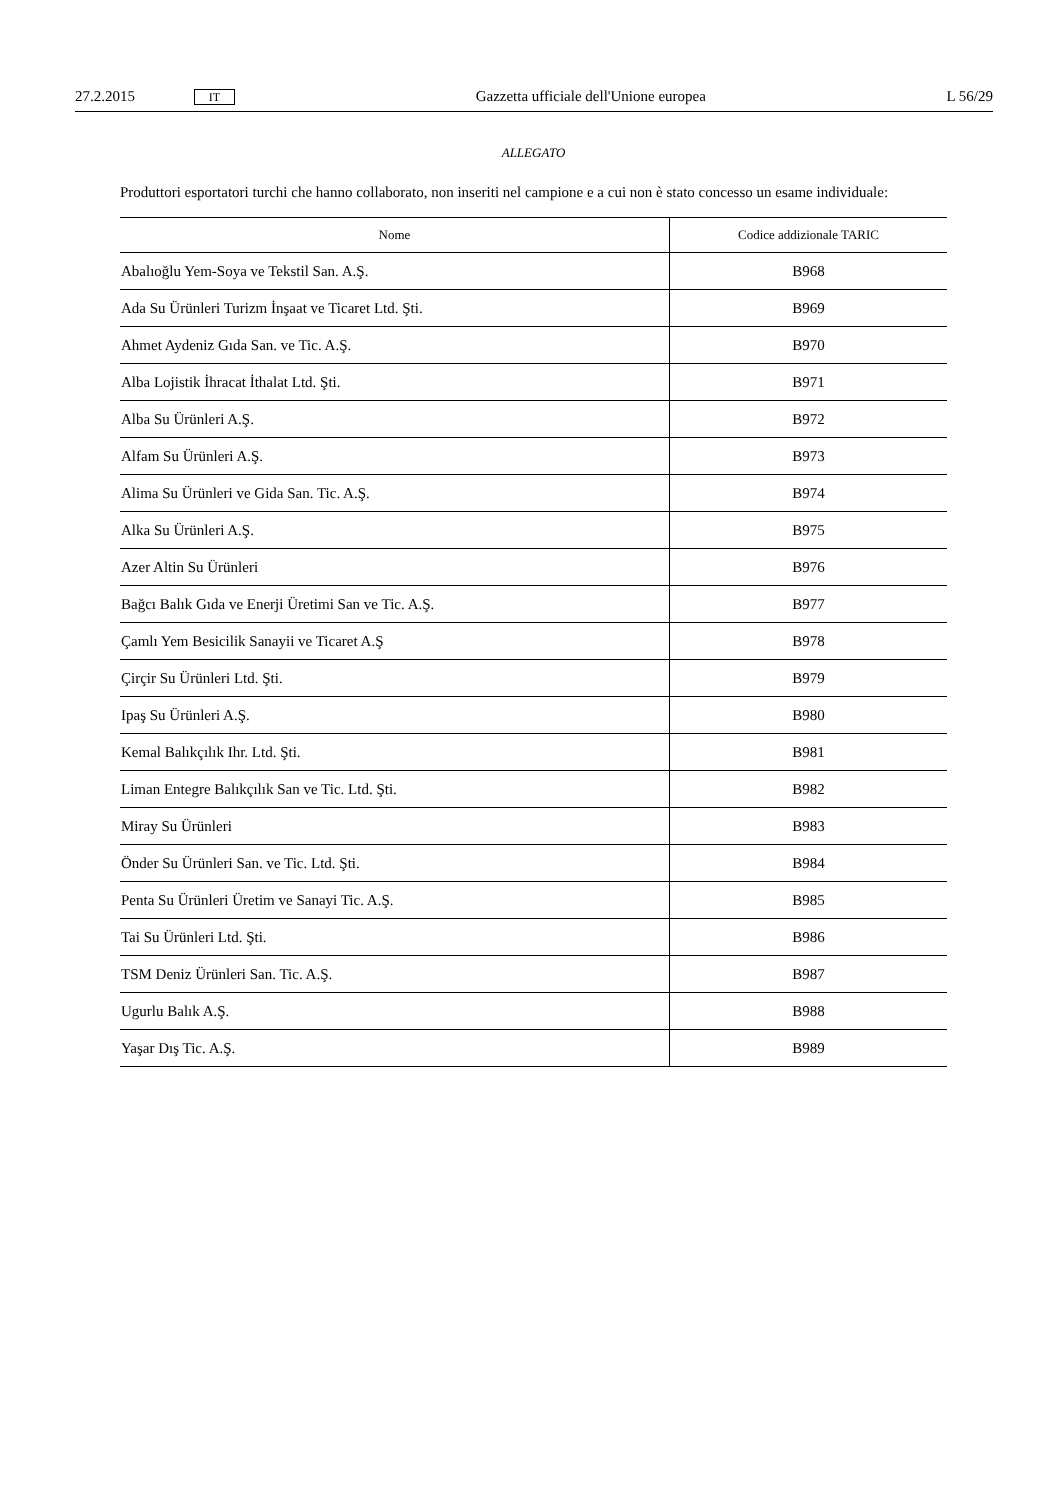27.2.2015 IT Gazzetta ufficiale dell'Unione europea L 56/29
ALLEGATO
Produttori esportatori turchi che hanno collaborato, non inseriti nel campione e a cui non è stato concesso un esame individuale:
| Nome | Codice addizionale TARIC |
| --- | --- |
| Abalıoğlu Yem-Soya ve Tekstil San. A.Ş. | B968 |
| Ada Su Ürünleri Turizm İnşaat ve Ticaret Ltd. Şti. | B969 |
| Ahmet Aydeniz Gıda San. ve Tic. A.Ş. | B970 |
| Alba Lojistik İhracat İthalat Ltd. Şti. | B971 |
| Alba Su Ürünleri A.Ş. | B972 |
| Alfam Su Ürünleri A.Ş. | B973 |
| Alima Su Ürünleri ve Gida San. Tic. A.Ş. | B974 |
| Alka Su Ürünleri A.Ş. | B975 |
| Azer Altin Su Ürünleri | B976 |
| Bağcı Balık Gıda ve Enerji Üretimi San ve Tic. A.Ş. | B977 |
| Çamlı Yem Besicilik Sanayii ve Ticaret A.Ş | B978 |
| Çirçir Su Ürünleri Ltd. Şti. | B979 |
| Ipaş Su Ürünleri A.Ş. | B980 |
| Kemal Balıkçılık Ihr. Ltd. Şti. | B981 |
| Liman Entegre Balıkçılık San ve Tic. Ltd. Şti. | B982 |
| Miray Su Ürünleri | B983 |
| Önder Su Ürünleri San. ve Tic. Ltd. Şti. | B984 |
| Penta Su Ürünleri Üretim ve Sanayi Tic. A.Ş. | B985 |
| Tai Su Ürünleri Ltd. Şti. | B986 |
| TSM Deniz Ürünleri San. Tic. A.Ş. | B987 |
| Ugurlu Balık A.Ş. | B988 |
| Yaşar Dış Tic. A.Ş. | B989 |